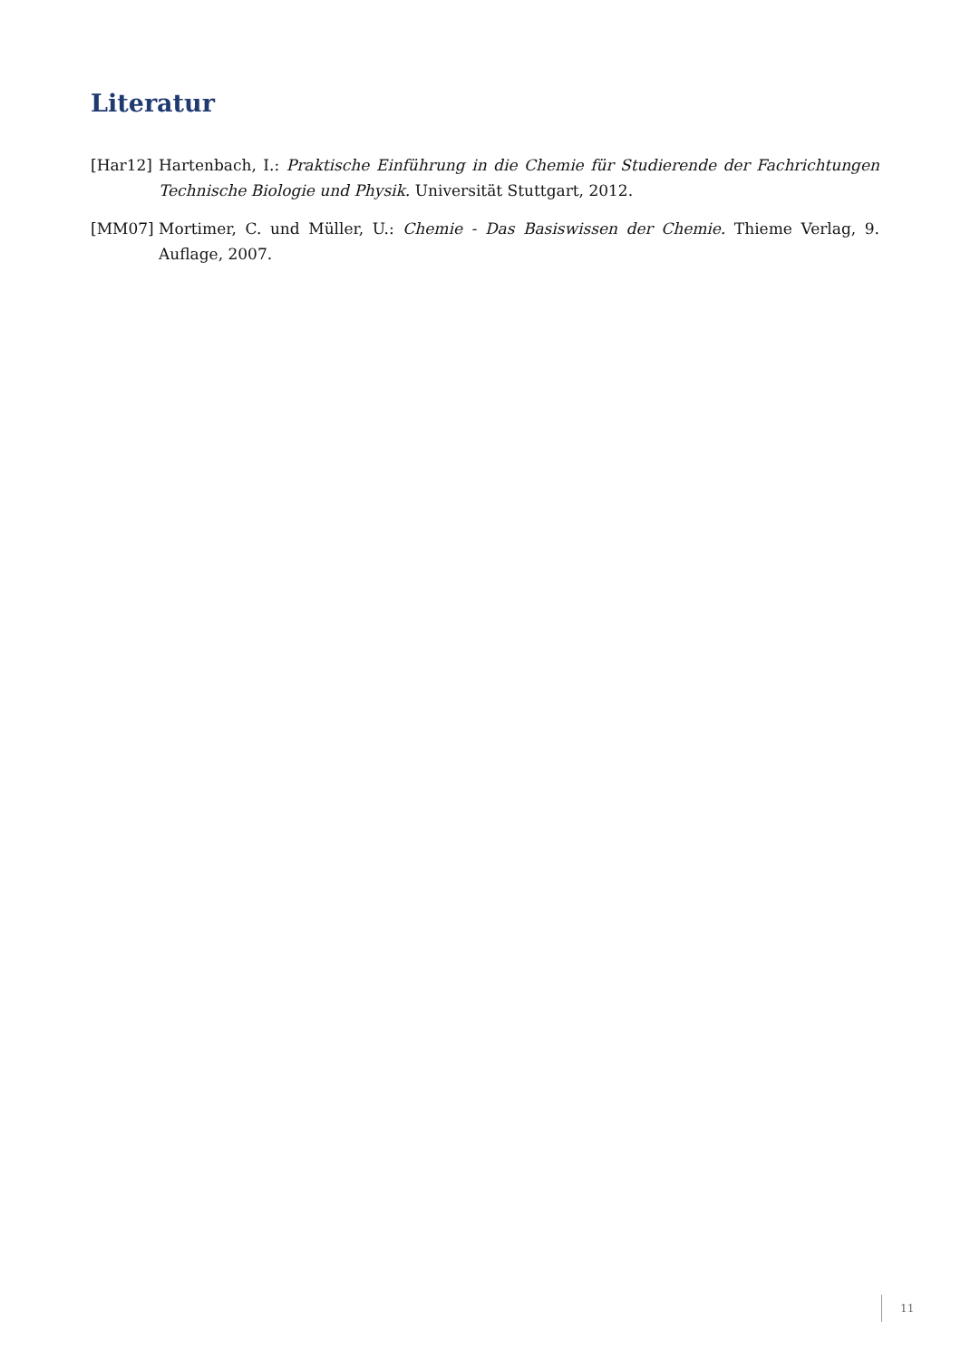Literatur
[Har12] Hartenbach, I.: Praktische Einführung in die Chemie für Studierende der Fachrichtungen Technische Biologie und Physik. Universität Stuttgart, 2012.
[MM07] Mortimer, C. und Müller, U.: Chemie - Das Basiswissen der Chemie. Thieme Verlag, 9. Auflage, 2007.
11